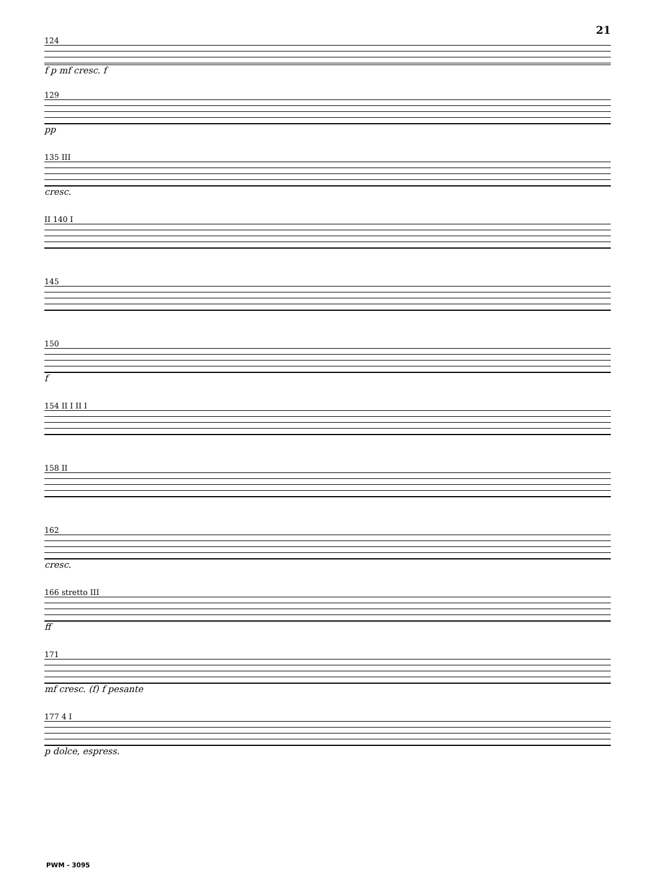21
124
f p mf cresc. f
129
pp
135 III
cresc.
II 140 I
145
150
f
154 II I II I
158 II
162
cresc.
166 stretto III
ff
171
mf cresc. (f) f pesante
177 4 I
p dolce, espress.
PWM - 3095